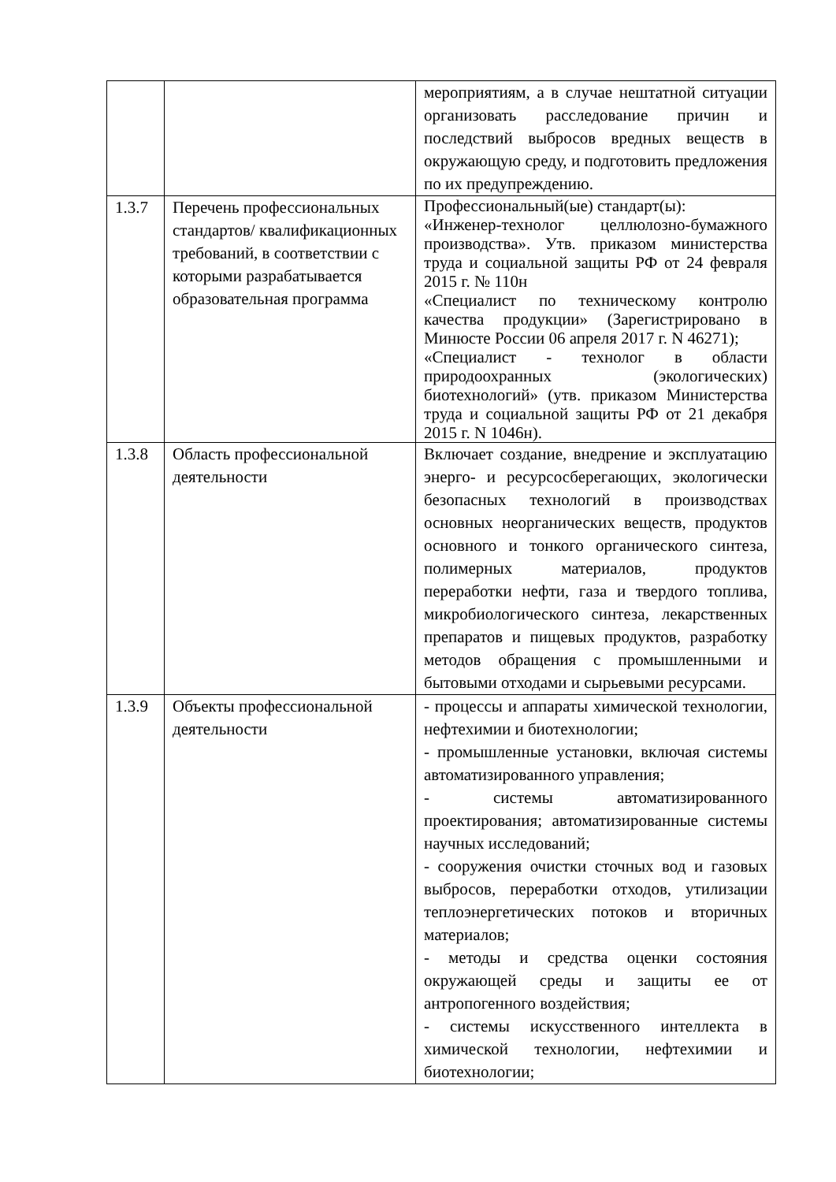| | | мероприятиям, а в случае нештатной ситуации организовать расследование причин и последствий выбросов вредных веществ в окружающую среду, и подготовить предложения по их предупреждению. |
| 1.3.7 | Перечень профессиональных стандартов/ квалификационных требований, в соответствии с которыми разрабатывается образовательная программа | Профессиональный(ые) стандарт(ы): «Инженер-технолог целлюлозно-бумажного производства». Утв. приказом министерства труда и социальной защиты РФ от 24 февраля 2015 г. № 110н «Специалист по техническому контролю качества продукции» (Зарегистрировано в Минюсте России 06 апреля 2017 г. N 46271); «Специалист - технолог в области природоохранных (экологических) биотехнологий» (утв. приказом Министерства труда и социальной защиты РФ от 21 декабря 2015 г. N 1046н). |
| 1.3.8 | Область профессиональной деятельности | Включает создание, внедрение и эксплуатацию энерго- и ресурсосберегающих, экологически безопасных технологий в производствах основных неорганических веществ, продуктов основного и тонкого органического синтеза, полимерных материалов, продуктов переработки нефти, газа и твердого топлива, микробиологического синтеза, лекарственных препаратов и пищевых продуктов, разработку методов обращения с промышленными и бытовыми отходами и сырьевыми ресурсами. |
| 1.3.9 | Объекты профессиональной деятельности | - процессы и аппараты химической технологии, нефтехимии и биотехнологии; - промышленные установки, включая системы автоматизированного управления; - системы автоматизированного проектирования; автоматизированные системы научных исследований; - сооружения очистки сточных вод и газовых выбросов, переработки отходов, утилизации теплоэнергетических потоков и вторичных материалов; - методы и средства оценки состояния окружающей среды и защиты ее от антропогенного воздействия; - системы искусственного интеллекта в химической технологии, нефтехимии и биотехнологии; |